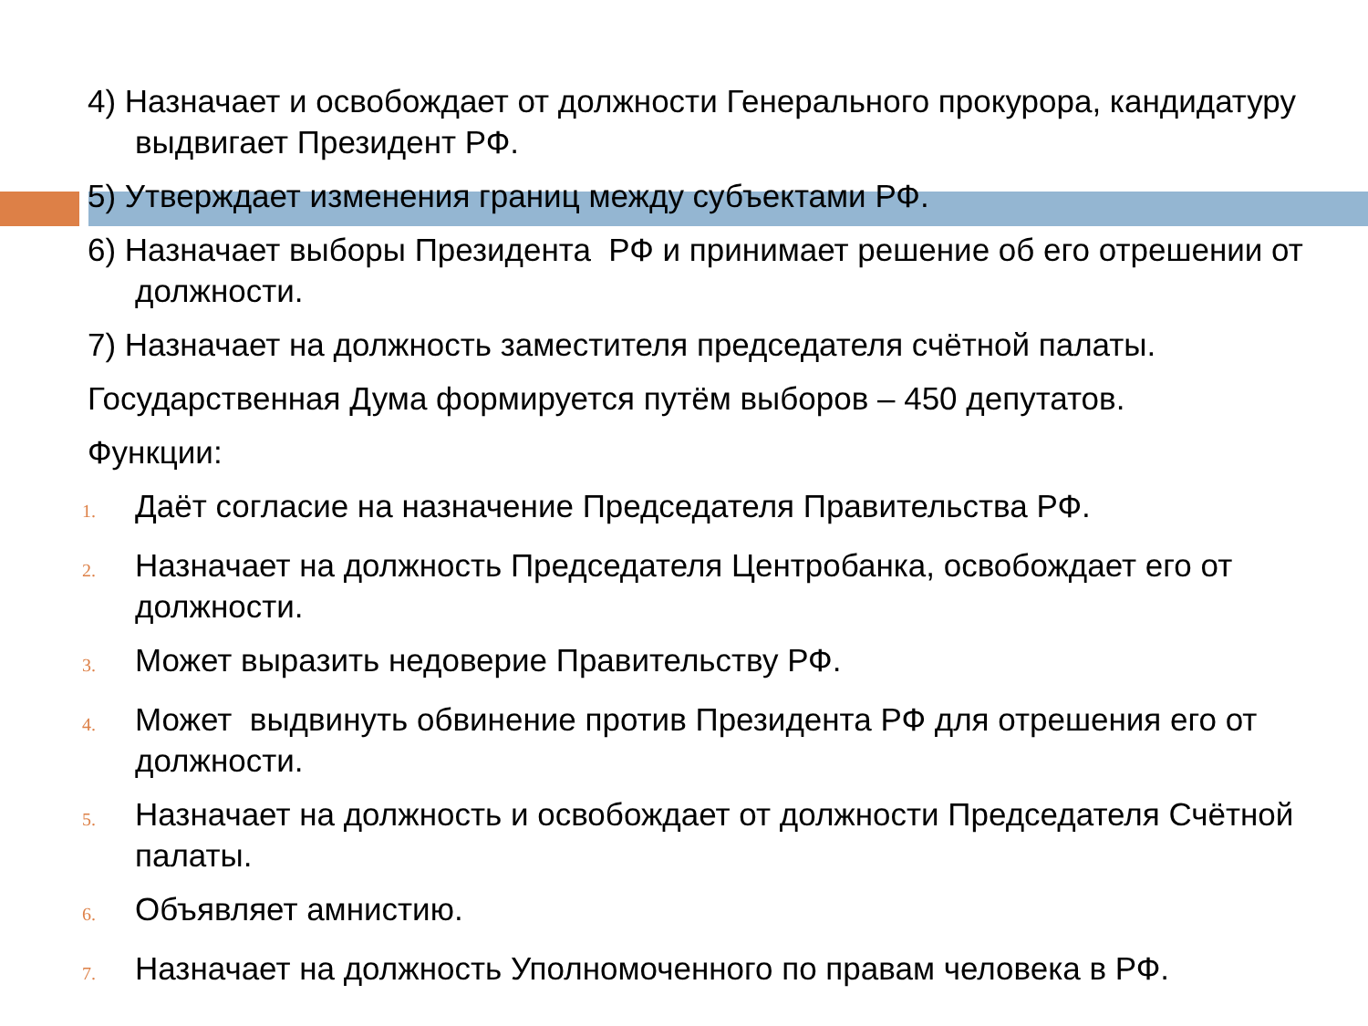4) Назначает и освобождает от должности Генерального прокурора, кандидатуру выдвигает Президент РФ.
5) Утверждает изменения границ между субъектами РФ.
6) Назначает выборы Президента РФ и принимает решение об его отрешении от должности.
7) Назначает на должность заместителя председателя счётной палаты.
Государственная Дума формируется путём выборов – 450 депутатов.
Функции:
1. Даёт согласие на назначение Председателя Правительства РФ.
2. Назначает на должность Председателя Центробанка, освобождает его от должности.
3. Может выразить недоверие Правительству РФ.
4. Может выдвинуть обвинение против Президента РФ для отрешения его от должности.
5. Назначает на должность и освобождает от должности Председателя Счётной палаты.
6. Объявляет амнистию.
7. Назначает на должность Уполномоченного по правам человека в РФ.